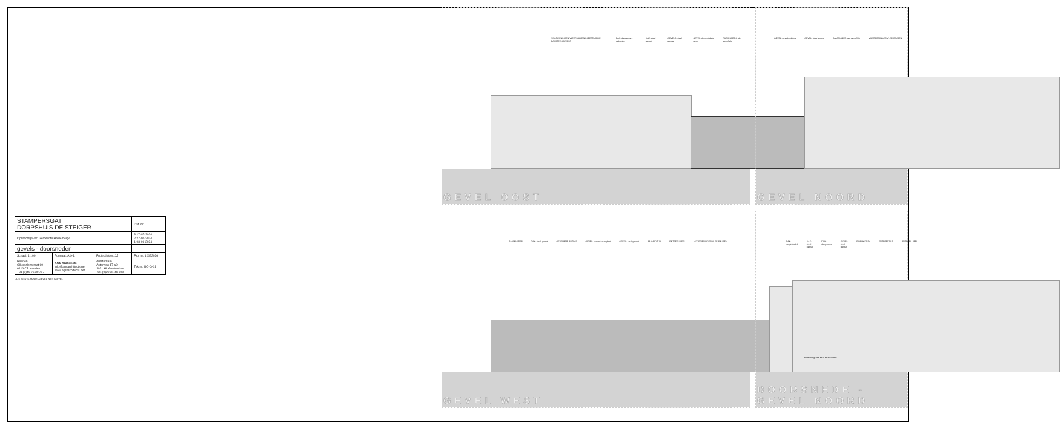VOORZIENINGEN VLEERMUIZEN IN BESTAANDE BAKSTEENGEVELS
DAK: dakpannen, dakgoten DAK: staal gecoat GEVELS: staal gecoat GEVEL: demontabele gevel RAAMKOZIJN: alu gemoffeld
GEVEL OOST
GEVEL: gevelbeplating GEVEL: staal gecoat RAAMKOZIJN: alu gemoffeld VOORZIENINGEN VLEERMUIZEN
GEVEL NOORD
| STAMPERSGAT DORPSHUIS DE STEIGER | | | Datum: |
| Opdrachtgever: Gemeente Halderberge | | | 3 17-07-2024 2 27-06-2024 1 03-06-2024 |
| gevels - doorsneden | | | |
| Schaal: 1:100 | Formaat: A1+1 | Projectleider: JJ | Proj nr: 10022026 |
| Heerlen Olliemolenstraat 60 6416 CB Heerlen +31 (0)45 76 30 707 | AGS Architects info@agsarchitects.net www.agsarchitects.net | Amsterdam Asterweg 17 a9 1031 HL Amsterdam +31 (0)20 34 49 300 | Tek nr: UO-G-01 |
OOSTGEVEL NOORDGEVEL WESTGEVEL
RAAMKOZIJN DAK: staal gecoat GEVELBEPLANTING GEVEL: cement vezelplaat GEVEL: staal gecoat RAAMKOZIJN ENTREELUIFEL VOORZIENINGEN VLEERMUIZEN
GEVEL WEST
DAK: vegetatiedak DAK: staal gecoat DAK: dakpannen GEVEL: staal gecoat RAAMKOZIJN ENTREEDEUR ENTREELUIFEL
toiletten grote zaal kruipruimte
DOORSNEDE - GEVEL NOORD